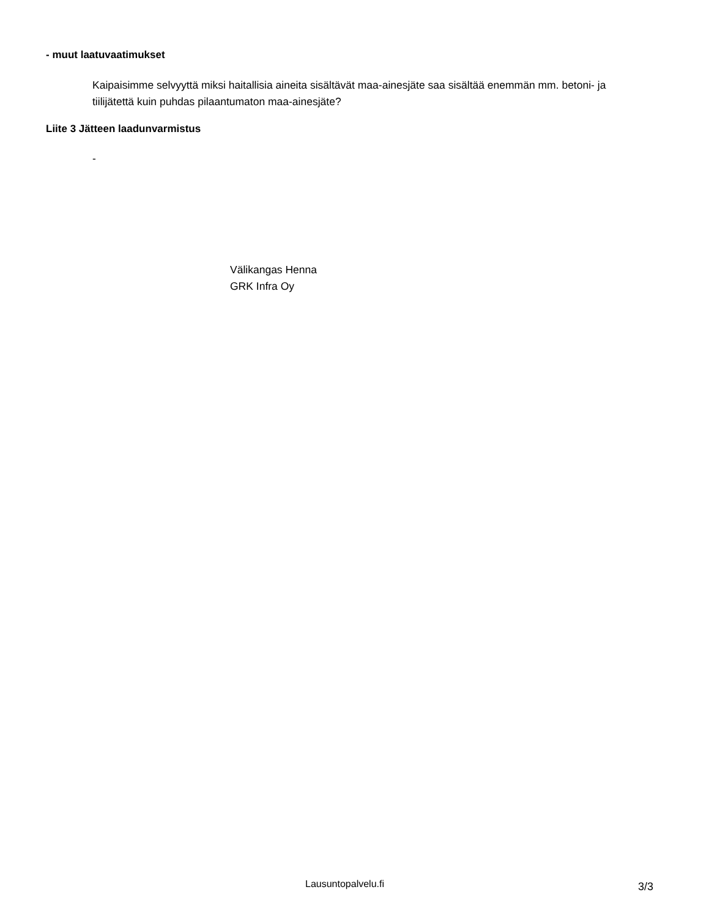- muut laatuvaatimukset
Kaipaisimme selvyyttä miksi haitallisia aineita sisältävät maa-ainesjäte saa sisältää enemmän mm. betoni- ja tiilijätettä kuin puhdas pilaantumaton maa-ainesjäte?
Liite 3 Jätteen laadunvarmistus
-
Välikangas Henna
GRK Infra Oy
Lausuntopalvelu.fi 3/3